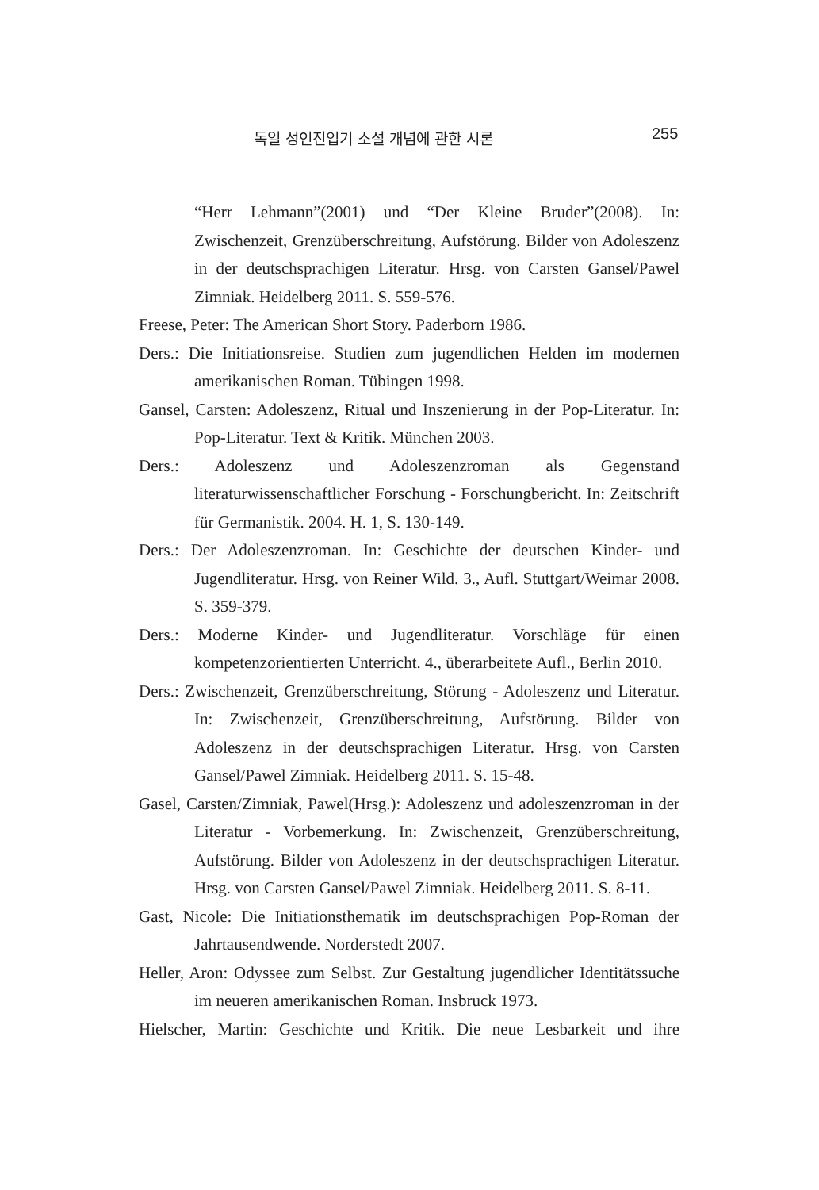독일 성인진입기 소설 개념에 관한 시론 255
“Herr Lehmann”(2001) und “Der Kleine Bruder”(2008). In: Zwischenzeit, Grenzüberschreitung, Aufstörung. Bilder von Adoleszenz in der deutschsprachigen Literatur. Hrsg. von Carsten Gansel/Pawel Zimniak. Heidelberg 2011. S. 559-576.
Freese, Peter: The American Short Story. Paderborn 1986.
Ders.: Die Initiationsreise. Studien zum jugendlichen Helden im modernen amerikanischen Roman. Tübingen 1998.
Gansel, Carsten: Adoleszenz, Ritual und Inszenierung in der Pop-Literatur. In: Pop-Literatur. Text & Kritik. München 2003.
Ders.: Adoleszenz und Adoleszenzroman als Gegenstand literaturwissenschaftlicher Forschung - Forschungbericht. In: Zeitschrift für Germanistik. 2004. H. 1, S. 130-149.
Ders.: Der Adoleszenzroman. In: Geschichte der deutschen Kinder- und Jugendliteratur. Hrsg. von Reiner Wild. 3., Aufl. Stuttgart/Weimar 2008. S. 359-379.
Ders.: Moderne Kinder- und Jugendliteratur. Vorschläge für einen kompetenzorientierten Unterricht. 4., überarbeitete Aufl., Berlin 2010.
Ders.: Zwischenzeit, Grenzüberschreitung, Störung - Adoleszenz und Literatur. In: Zwischenzeit, Grenzüberschreitung, Aufstörung. Bilder von Adoleszenz in der deutschsprachigen Literatur. Hrsg. von Carsten Gansel/Pawel Zimniak. Heidelberg 2011. S. 15-48.
Gasel, Carsten/Zimniak, Pawel(Hrsg.): Adoleszenz und adoleszenzroman in der Literatur - Vorbemerkung. In: Zwischenzeit, Grenzüberschreitung, Aufstörung. Bilder von Adoleszenz in der deutschsprachigen Literatur. Hrsg. von Carsten Gansel/Pawel Zimniak. Heidelberg 2011. S. 8-11.
Gast, Nicole: Die Initiationsthematik im deutschsprachigen Pop-Roman der Jahrtausendwende. Norderstedt 2007.
Heller, Aron: Odyssee zum Selbst. Zur Gestaltung jugendlicher Identitätssuche im neueren amerikanischen Roman. Insbruck 1973.
Hielscher, Martin: Geschichte und Kritik. Die neue Lesbarkeit und ihre